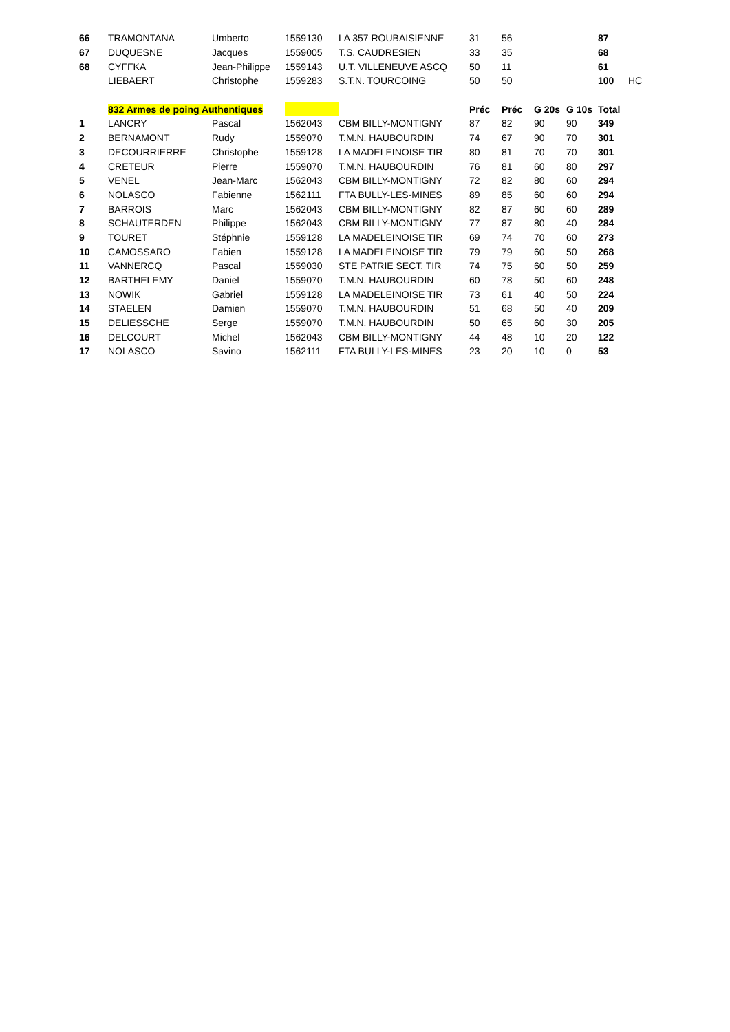| 66 | TRAMONTANA | Umberto | 1559130 | LA 357 ROUBAISIENNE | 31 | 56 | | | 87 | |
| 67 | DUQUESNE | Jacques | 1559005 | T.S. CAUDRESIEN | 33 | 35 | | | 68 | |
| 68 | CYFFKA | Jean-Philippe | 1559143 | U.T. VILLENEUVE ASCQ | 50 | 11 | | | 61 | |
| | LIEBAERT | Christophe | 1559283 | S.T.N. TOURCOING | 50 | 50 | | | 100 | HC |
| | 832 Armes de poing Authentiques | | | | Préc | Préc | G 20s | G 10s | Total | |
| 1 | LANCRY | Pascal | 1562043 | CBM BILLY-MONTIGNY | 87 | 82 | 90 | 90 | 349 | |
| 2 | BERNAMONT | Rudy | 1559070 | T.M.N. HAUBOURDIN | 74 | 67 | 90 | 70 | 301 | |
| 3 | DECOURRIERRE | Christophe | 1559128 | LA MADELEINOISE TIR | 80 | 81 | 70 | 70 | 301 | |
| 4 | CRETEUR | Pierre | 1559070 | T.M.N. HAUBOURDIN | 76 | 81 | 60 | 80 | 297 | |
| 5 | VENEL | Jean-Marc | 1562043 | CBM BILLY-MONTIGNY | 72 | 82 | 80 | 60 | 294 | |
| 6 | NOLASCO | Fabienne | 1562111 | FTA BULLY-LES-MINES | 89 | 85 | 60 | 60 | 294 | |
| 7 | BARROIS | Marc | 1562043 | CBM BILLY-MONTIGNY | 82 | 87 | 60 | 60 | 289 | |
| 8 | SCHAUTERDEN | Philippe | 1562043 | CBM BILLY-MONTIGNY | 77 | 87 | 80 | 40 | 284 | |
| 9 | TOURET | Stéphnie | 1559128 | LA MADELEINOISE TIR | 69 | 74 | 70 | 60 | 273 | |
| 10 | CAMOSSARO | Fabien | 1559128 | LA MADELEINOISE TIR | 79 | 79 | 60 | 50 | 268 | |
| 11 | VANNERCQ | Pascal | 1559030 | STE PATRIE SECT. TIR | 74 | 75 | 60 | 50 | 259 | |
| 12 | BARTHELEMY | Daniel | 1559070 | T.M.N. HAUBOURDIN | 60 | 78 | 50 | 60 | 248 | |
| 13 | NOWIK | Gabriel | 1559128 | LA MADELEINOISE TIR | 73 | 61 | 40 | 50 | 224 | |
| 14 | STAELEN | Damien | 1559070 | T.M.N. HAUBOURDIN | 51 | 68 | 50 | 40 | 209 | |
| 15 | DELIESSCHE | Serge | 1559070 | T.M.N. HAUBOURDIN | 50 | 65 | 60 | 30 | 205 | |
| 16 | DELCOURT | Michel | 1562043 | CBM BILLY-MONTIGNY | 44 | 48 | 10 | 20 | 122 | |
| 17 | NOLASCO | Savino | 1562111 | FTA BULLY-LES-MINES | 23 | 20 | 10 | 0 | 53 | |